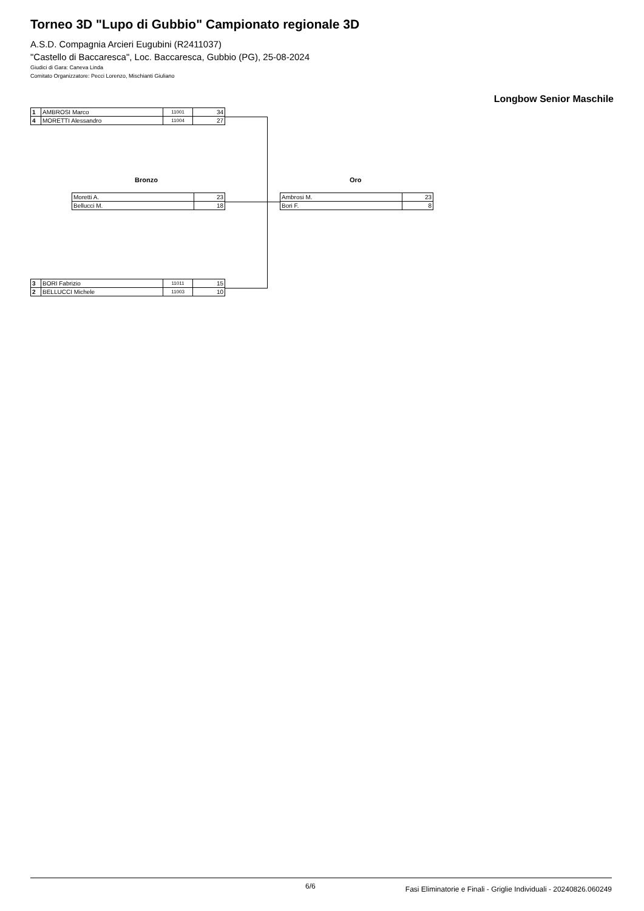Torneo 3D "Lupo di Gubbio" Campionato regionale 3D
A.S.D. Compagnia Arcieri Eugubini (R2411037)
"Castello di Baccaresca", Loc. Baccaresca, Gubbio (PG), 25-08-2024
Giudici di Gara: Caneva Linda
Comitato Organizzatore: Pecci Lorenzo, Mischianti Giuliano
Longbow Senior Maschile
| 1 | AMBROSI Marco | 11001 | 34 |
| 4 | MORETTI Alessandro | 11004 | 27 |
Bronzo Oro
| Moretti A. | 23 |
| Bellucci M. | 18 |
| Ambrosi M. | 23 |
| Bori F. | 8 |
| 3 | BORI Fabrizio | 11011 | 15 |
| 2 | BELLUCCI Michele | 11003 | 10 |
6/6
Fasi Eliminatorie e Finali - Griglie Individuali - 20240826.060249